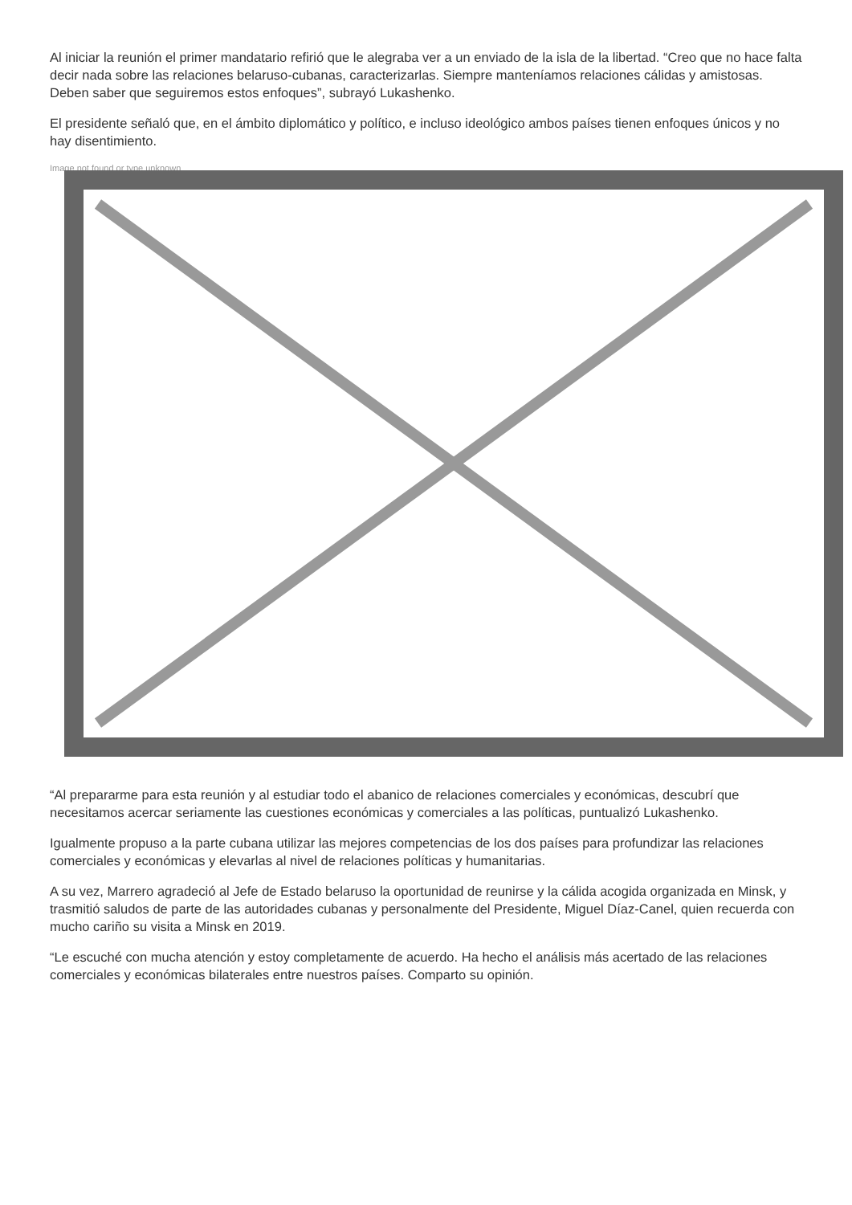Al iniciar la reunión el primer mandatario refirió que le alegraba ver a un enviado de la isla de la libertad. “Creo que no hace falta decir nada sobre las relaciones belaruso-cubanas, caracterizarlas. Siempre manteníamos relaciones cálidas y amistosas. Deben saber que seguiremos estos enfoques”, subrayó Lukashenko.
El presidente señaló que, en el ámbito diplomático y político, e incluso ideológico ambos países tienen enfoques únicos y no hay disentimiento.
Image not found or type unknown
“Al prepararme para esta reunión y al estudiar todo el abanico de relaciones comerciales y económicas, descubrí que necesitamos acercar seriamente las cuestiones económicas y comerciales a las políticas, puntualizó Lukashenko.
Igualmente propuso a la parte cubana utilizar las mejores competencias de los dos países para profundizar las relaciones comerciales y económicas y elevarlas al nivel de relaciones políticas y humanitarias.
A su vez, Marrero agradeció al Jefe de Estado belaruso la oportunidad de reunirse y la cálida acogida organizada en Minsk, y trasmitió saludos de parte de las autoridades cubanas y personalmente del Presidente, Miguel Díaz-Canel, quien recuerda con mucho cariño su visita a Minsk en 2019.
“Le escuché con mucha atención y estoy completamente de acuerdo. Ha hecho el análisis más acertado de las relaciones comerciales y económicas bilaterales entre nuestros países. Comparto su opinión.